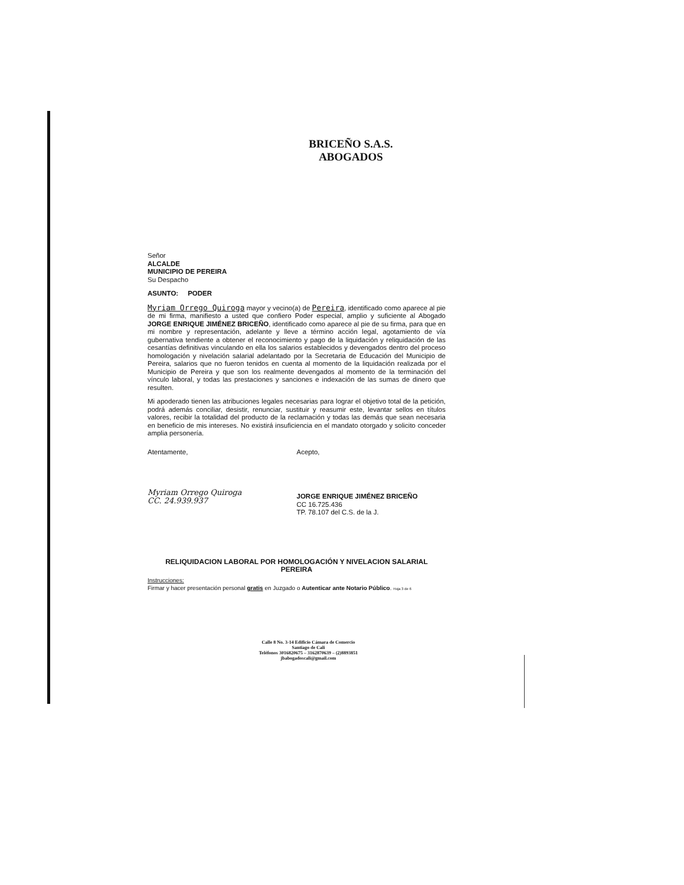BRICEÑO S.A.S.
ABOGADOS
Señor
ALCALDE
MUNICIPIO DE PEREIRA
Su Despacho
ASUNTO: PODER
Myriam Orrego Quiroga mayor y vecino(a) de Pereira, identificado como aparece al pie de mi firma, manifiesto a usted que confiero Poder especial, amplio y suficiente al Abogado JORGE ENRIQUE JIMÉNEZ BRICEÑO, identificado como aparece al pie de su firma, para que en mi nombre y representación, adelante y lleve a término acción legal, agotamiento de vía gubernativa tendiente a obtener el reconocimiento y pago de la liquidación y reliquidación de las cesantías definitivas vinculando en ella los salarios establecidos y devengados dentro del proceso homologación y nivelación salarial adelantado por la Secretaria de Educación del Municipio de Pereira, salarios que no fueron tenidos en cuenta al momento de la liquidación realizada por el Municipio de Pereira y que son los realmente devengados al momento de la terminación del vínculo laboral, y todas las prestaciones y sanciones e indexación de las sumas de dinero que resulten.
Mi apoderado tienen las atribuciones legales necesarias para lograr el objetivo total de la petición, podrá además conciliar, desistir, renunciar, sustituir y reasumir este, levantar sellos en títulos valores, recibir la totalidad del producto de la reclamación y todas las demás que sean necesaria en beneficio de mis intereses. No existirá insuficiencia en el mandato otorgado y solicito conceder amplia personería.
Atentamente,
Myriam Orrego Quiroga
CC. 24.939.937
Acepto,
JORGE ENRIQUE JIMÉNEZ BRICEÑO
CC 16.725.436
TP. 78.107 del C.S. de la J.
RELIQUIDACION LABORAL POR HOMOLOGACIÓN Y NIVELACION SALARIAL
PEREIRA
Instrucciones:
Firmar y hacer presentación personal gratis en Juzgado o Autenticar ante Notario Público. Hoja 3 de 6
Calle 8 No. 3-14 Edificio Cámara de Comercio
Santiago de Cali
Teléfonos 3016820675 – 3162870639 – (2)8893851
jbabogadoscali@gmail.com